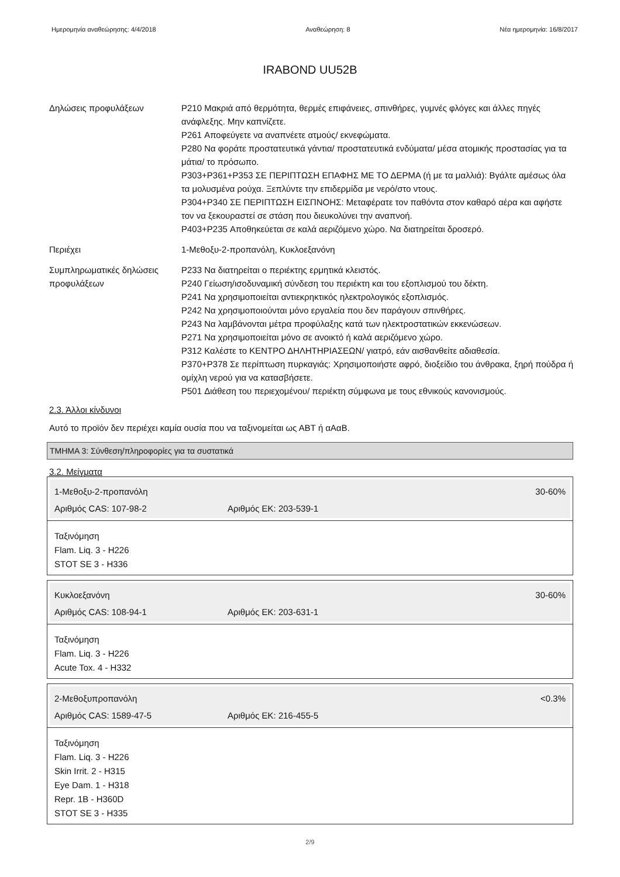Ημερομηνία αναθεώρησης: 4/4/2018 Αναθεώρηση: 8 Νέα ημερομηνία: 16/8/2017
IRABOND UU52B
Δηλώσεις προφυλάξεων P210 Μακριά από θερμότητα, θερμές επιφάνειες, σπινθήρες, γυμνές φλόγες και άλλες πηγές ανάφλεξης. Μην καπνίζετε.
P261 Αποφεύγετε να αναπνέετε ατμούς/ εκνεφώματα.
P280 Να φοράτε προστατευτικά γάντια/ προστατευτικά ενδύματα/ μέσα ατομικής προστασίας για τα μάτια/ το πρόσωπο.
P303+P361+P353 ΣΕ ΠΕΡΙΠΤΩΣΗ ΕΠΑΦΗΣ ΜΕ ΤΟ ΔΕΡΜΑ (ή με τα μαλλιά): Βγάλτε αμέσως όλα τα μολυσμένα ρούχα. Ξεπλύντε την επιδερμίδα με νερό/στο ντους.
P304+P340 ΣΕ ΠΕΡΙΠΤΩΣΗ ΕΙΣΠΝΟΗΣ: Μεταφέρατε τον παθόντα στον καθαρό αέρα και αφήστε τον να ξεκουραστεί σε στάση που διευκολύνει την αναπνοή.
P403+P235 Αποθηκεύεται σε καλά αεριζόμενο χώρο. Να διατηρείται δροσερό.
Περιέχει 1-Μεθοξυ-2-προπανόλη, Κυκλοεξανόνη
Συμπληρωματικές δηλώσεις προφυλάξεων
P233 Να διατηρείται ο περιέκτης ερμητικά κλειστός.
P240 Γείωση/ισοδυναμική σύνδεση του περιέκτη και του εξοπλισμού του δέκτη.
P241 Να χρησιμοποιείται αντιεκρηκτικός ηλεκτρολογικός εξοπλισμός.
P242 Να χρησιμοποιούνται μόνο εργαλεία που δεν παράγουν σπινθήρες.
P243 Να λαμβάνονται μέτρα προφύλαξης κατά των ηλεκτροστατικών εκκενώσεων.
P271 Να χρησιμοποιείται μόνο σε ανοικτό ή καλά αεριζόμενο χώρο.
P312 Καλέστε το ΚΕΝΤΡΟ ΔΗΛΗΤΗΡΙΑΣΕΩΝ/ γιατρό, εάν αισθανθείτε αδιαθεσία.
P370+P378 Σε περίπτωση πυρκαγιάς: Χρησιμοποιήστε αφρό, διοξείδιο του άνθρακα, ξηρή πούδρα ή ομίχλη νερού για να κατασβήσετε.
P501 Διάθεση του περιεχομένου/ περιέκτη σύμφωνα με τους εθνικούς κανονισμούς.
2.3. Άλλοι κίνδυνοι
Αυτό το προϊόν δεν περιέχει καμία ουσία που να ταξινομείται ως ΑΒΤ ή αΑαΒ.
ΤΜΗΜΑ 3: Σύνθεση/πληροφορίες για τα συστατικά
3.2. Μείγματα
1-Μεθοξυ-2-προπανόλη 30-60%
Αριθμός CAS: 107-98-2 Αριθμός ΕΚ: 203-539-1
Ταξινόμηση
Flam. Liq. 3 - H226
STOT SE 3 - H336
Κυκλοεξανόνη 30-60%
Αριθμός CAS: 108-94-1 Αριθμός ΕΚ: 203-631-1
Ταξινόμηση
Flam. Liq. 3 - H226
Acute Tox. 4 - H332
2-Μεθοξυπροπανόλη <0.3%
Αριθμός CAS: 1589-47-5 Αριθμός ΕΚ: 216-455-5
Ταξινόμηση
Flam. Liq. 3 - H226
Skin Irrit. 2 - H315
Eye Dam. 1 - H318
Repr. 1B - H360D
STOT SE 3 - H335
2/9